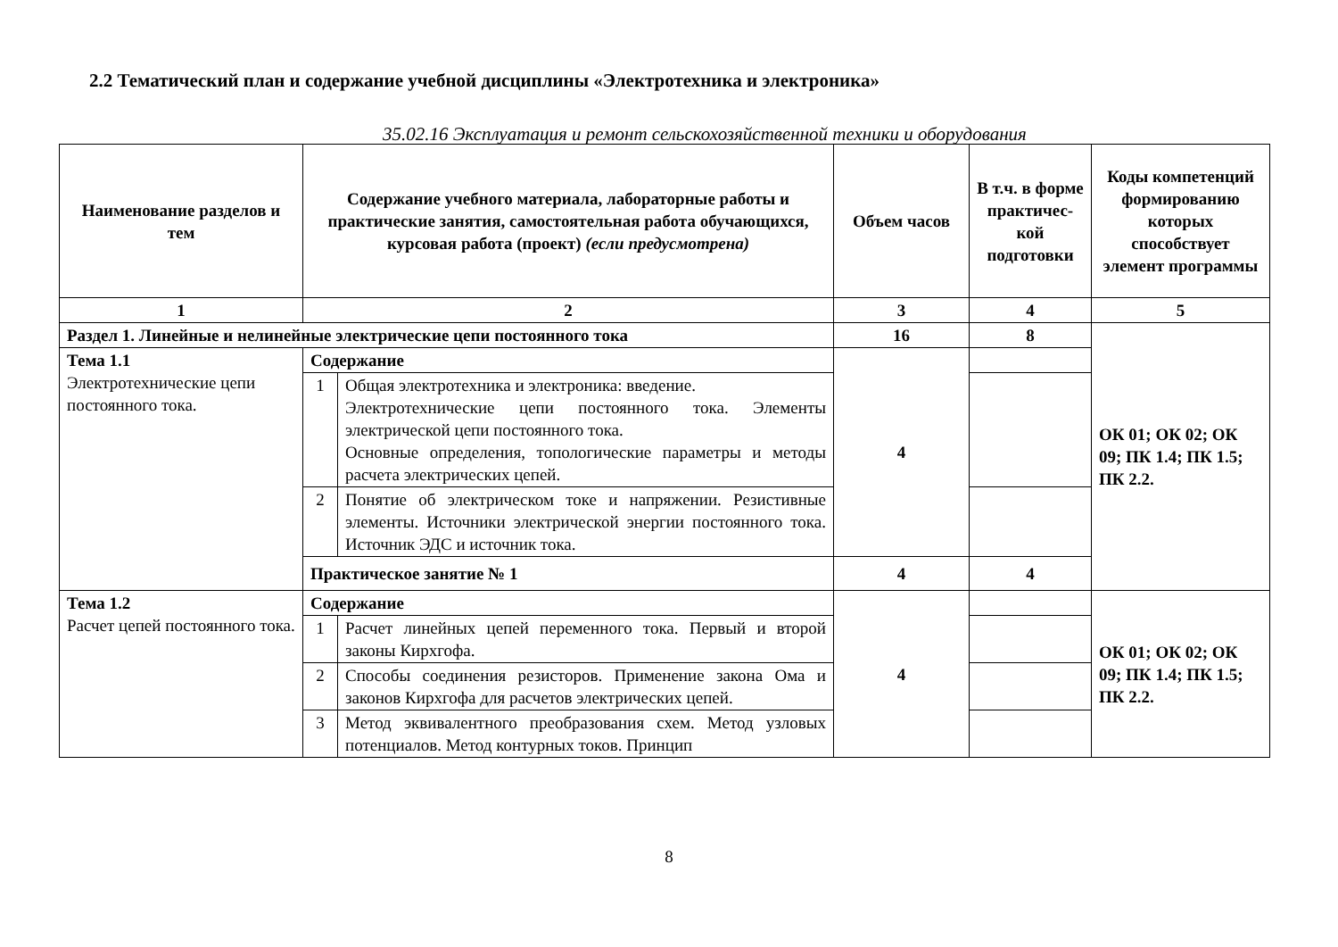2.2 Тематический план и содержание учебной дисциплины «Электротехника и электроника»
35.02.16 Эксплуатация и ремонт сельскохозяйственной техники и оборудования
| Наименование разделов и тем | Содержание учебного материала, лабораторные работы и практические занятия, самостоятельная работа обучающихся, курсовая работа (проект) (если предусмотрена) | | Объем часов | В т.ч. в форме практичес-кой подготовки | Коды компетенций формированию которых способствует элемент программы |
| --- | --- | --- | --- | --- | --- |
| 1 | 2 | | 3 | 4 | 5 |
| Раздел 1. Линейные и нелинейные электрические цепи постоянного тока | | | 16 | 8 | ОК 01; ОК 02; ОК 09; ПК 1.4; ПК 1.5; ПК 2.2. |
| Тема 1.1 Электротехнические цепи постоянного тока. | Содержание | | 4 | | |
| | 1 | Общая электротехника и электроника: введение. Электротехнические цепи постоянного тока. Элементы электрической цепи постоянного тока. Основные определения, топологические параметры и методы расчета электрических цепей. | | | |
| | 2 | Понятие об электрическом токе и напряжении. Резистивные элементы. Источники электрической энергии постоянного тока. Источник ЭДС и источник тока. | | | |
| | Практическое занятие № 1 | | 4 | 4 | |
| Тема 1.2 Расчет цепей постоянного тока. | Содержание | | 4 | | ОК 01; ОК 02; ОК 09; ПК 1.4; ПК 1.5; ПК 2.2. |
| | 1 | Расчет линейных цепей переменного тока. Первый и второй законы Кирхгофа. | | | |
| | 2 | Способы соединения резисторов. Применение закона Ома и законов Кирхгофа для расчетов электрических цепей. | | | |
| | 3 | Метод эквивалентного преобразования схем. Метод узловых потенциалов. Метод контурных токов. Принцип | | | |
8